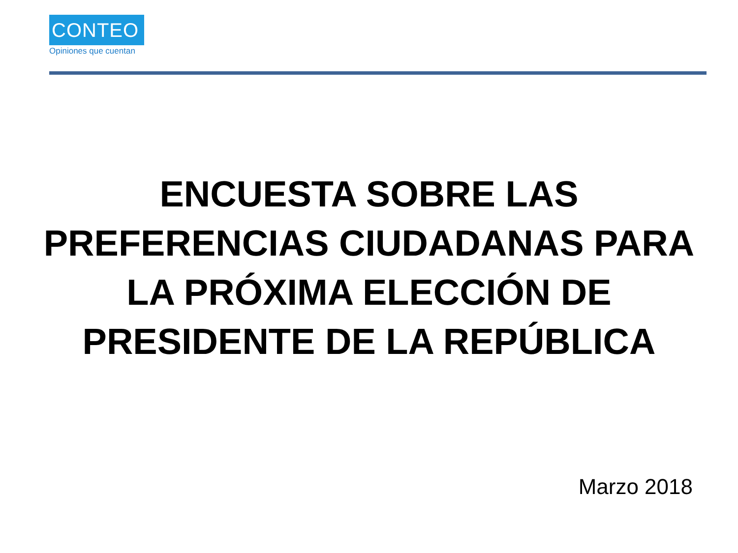CONTEO
Opiniones que cuentan
ENCUESTA SOBRE LAS PREFERENCIAS CIUDADANAS PARA LA PRÓXIMA ELECCIÓN DE PRESIDENTE DE LA REPÚBLICA
Marzo 2018